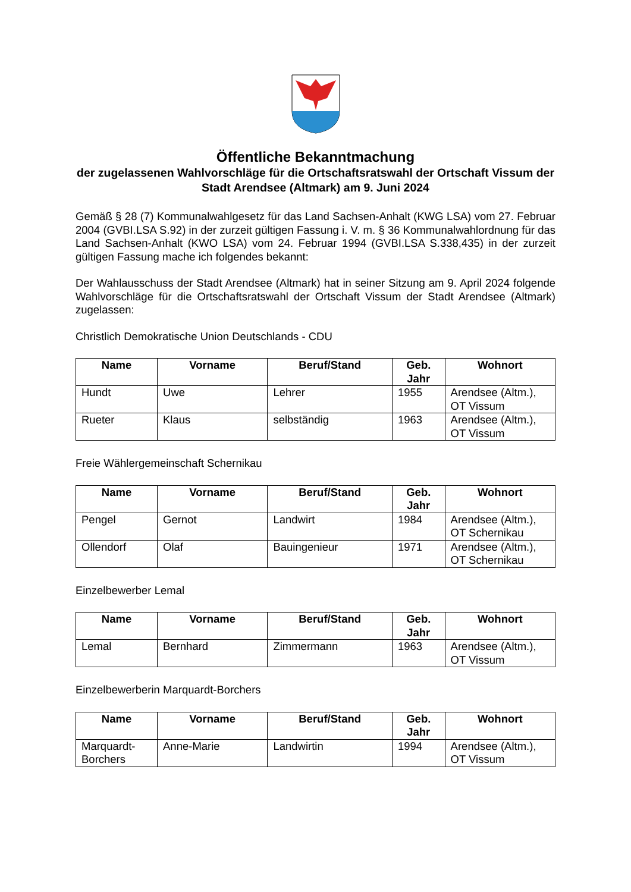Öffentliche Bekanntmachung
der zugelassenen Wahlvorschläge für die Ortschaftsratswahl der Ortschaft Vissum der Stadt Arendsee (Altmark) am 9. Juni 2024
Gemäß § 28 (7) Kommunalwahlgesetz für das Land Sachsen-Anhalt (KWG LSA) vom 27. Februar 2004 (GVBI.LSA S.92) in der zurzeit gültigen Fassung i. V. m. § 36 Kommunalwahlordnung für das Land Sachsen-Anhalt (KWO LSA) vom 24. Februar 1994 (GVBI.LSA S.338,435) in der zurzeit gültigen Fassung mache ich folgendes bekannt:
Der Wahlausschuss der Stadt Arendsee (Altmark) hat in seiner Sitzung am 9. April 2024 folgende Wahlvorschläge für die Ortschaftsratswahl der Ortschaft Vissum der Stadt Arendsee (Altmark) zugelassen:
Christlich Demokratische Union Deutschlands - CDU
| Name | Vorname | Beruf/Stand | Geb. Jahr | Wohnort |
| --- | --- | --- | --- | --- |
| Hundt | Uwe | Lehrer | 1955 | Arendsee (Altm.), OT Vissum |
| Rueter | Klaus | selbständig | 1963 | Arendsee (Altm.), OT Vissum |
Freie Wählergemeinschaft Schernikau
| Name | Vorname | Beruf/Stand | Geb. Jahr | Wohnort |
| --- | --- | --- | --- | --- |
| Pengel | Gernot | Landwirt | 1984 | Arendsee (Altm.), OT Schernikau |
| Ollendorf | Olaf | Bauingenieur | 1971 | Arendsee (Altm.), OT Schernikau |
Einzelbewerber Lemal
| Name | Vorname | Beruf/Stand | Geb. Jahr | Wohnort |
| --- | --- | --- | --- | --- |
| Lemal | Bernhard | Zimmermann | 1963 | Arendsee (Altm.), OT Vissum |
Einzelbewerberin Marquardt-Borchers
| Name | Vorname | Beruf/Stand | Geb. Jahr | Wohnort |
| --- | --- | --- | --- | --- |
| Marquardt-Borchers | Anne-Marie | Landwirtin | 1994 | Arendsee (Altm.), OT Vissum |